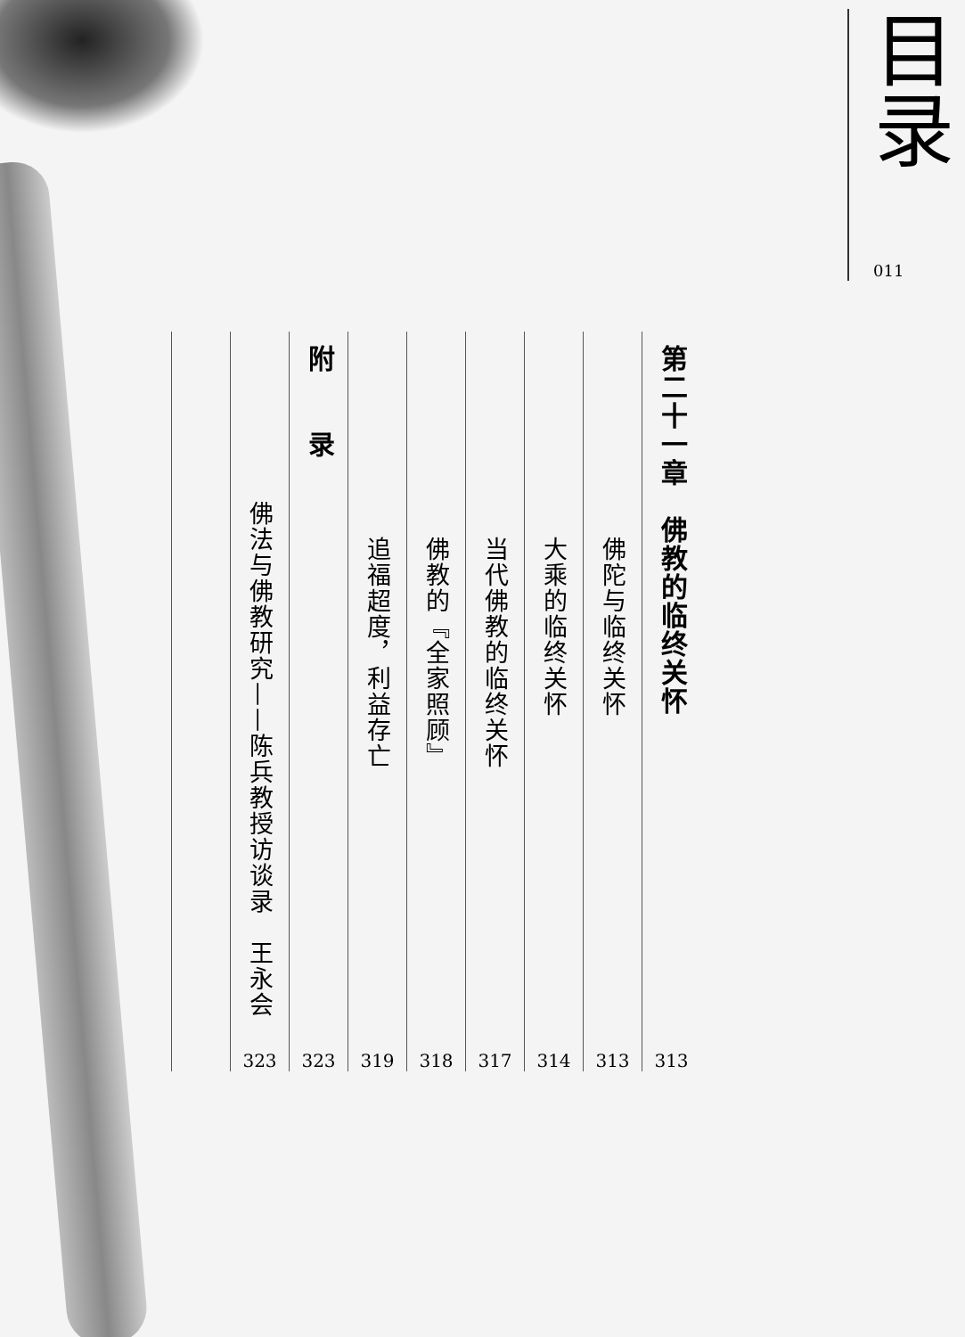目录
011
第二十一章　佛教的临终关怀
313
佛陀与临终关怀
313
大乘的临终关怀
314
当代佛教的临终关怀
317
佛教的『全家照顾』
318
追福超度，利益存亡
319
附　　录
323
佛法与佛教研究——陈兵教授访谈录　王永会
323